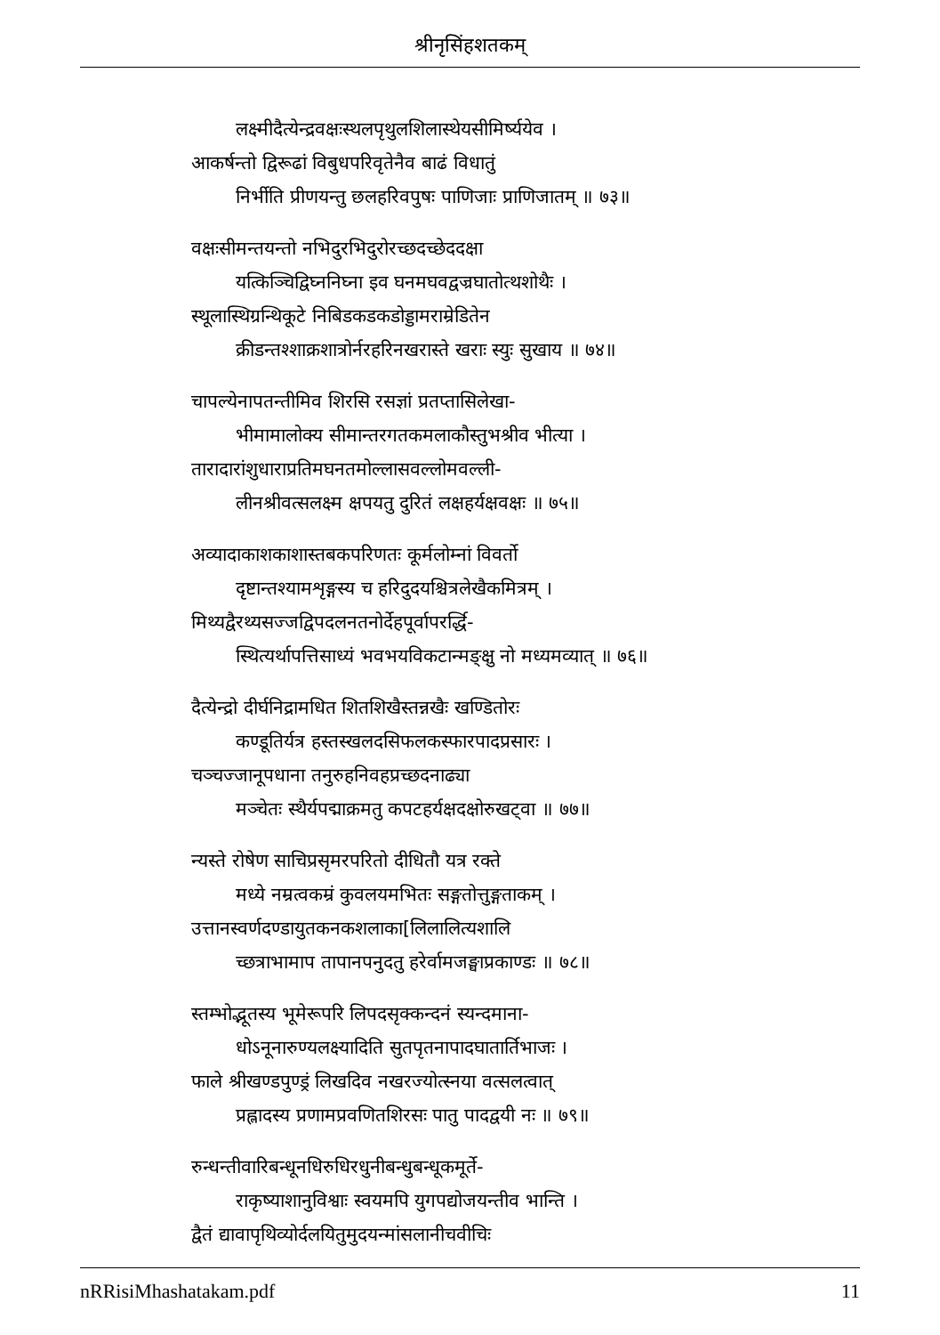श्रीनृसिंहशतकम्
लक्ष्मीदैत्येन्द्रवक्षःस्थलपृथुलशिलास्थेयसीमिर्ष्ययेव ।
आकर्षन्तो द्विरूढां विबुधपरिवृतेनैव बाढं विधातुं
निर्भीति प्रीणयन्तु छलहरिवपुषः पाणिजाः प्राणिजातम् ॥ ७३॥
वक्षःसीमन्तयन्तो नभिदुरभिदुरोरच्छदच्छेददक्षा
यत्किञ्चिद्विघ्ननिघ्ना इव घनमघवद्वज्रघातोत्थशोथैः ।
स्थूलास्थिग्रन्थिकूटे निबिडकडकडोड्डामराम्रेडितेन
क्रीडन्तश्शाक्रशात्रोर्नरहरिनखरास्ते खराः स्युः सुखाय ॥ ७४॥
चापल्येनापतन्तीमिव शिरसि रसज्ञां प्रतप्तासिलेखा-
भीमामालोक्य सीमान्तरगतकमलाकौस्तुभश्रीव भीत्या ।
तारादारांशुधाराप्रतिमघनतमोल्लासवल्लोमवल्ली-
लीनश्रीवत्सलक्ष्म क्षपयतु दुरितं लक्षहर्यक्षवक्षः ॥ ७५॥
अव्यादाकाशकाशास्तबकपरिणतः कूर्मलोम्नां विवर्तो
दृष्टान्तश्यामशृङ्गस्य च हरिदुदयश्चित्रलेखैकमित्रम् ।
मिथ्यद्वैरथ्यसज्जद्विपदलनतनोर्देहपूर्वापरर्द्धि-
स्थित्यर्थापत्तिसाध्यं भवभयविकटान्मङ्क्षु नो मध्यमव्यात् ॥ ७६॥
दैत्येन्द्रो दीर्घनिद्रामधित शितशिखैस्तन्नखैः खण्डितोरः
कण्डूतिर्यत्र हस्तस्खलदसिफलकस्फारपादप्रसारः ।
चञ्चज्जानूपधाना तनुरुहनिवहप्रच्छदनाढ्या
मञ्चेतः स्थैर्यपद्माक्रमतु कपटहर्यक्षदक्षोरुखट्वा ॥ ७७॥
न्यस्ते रोषेण साचिप्रसृमरपरितो दीधितौ यत्र रक्ते
मध्ये नम्रत्वकम्रं कुवलयमभितः सङ्गतोत्तुङ्गताकम् ।
उत्तानस्वर्णदण्डायुतकनकशलाका[लिलालित्यशालि
च्छत्राभामाप तापानपनुदतु हरेर्वामजङ्घाप्रकाण्डः ॥ ७८॥
स्तम्भोद्भूतस्य भूमेरूपरि लिपदसृक्कन्दनं स्यन्दमाना-
धोऽनूनारुण्यलक्ष्यादिति सुतपृतनापादघातार्तिभाजः ।
फाले श्रीखण्डपुण्ड्रं लिखदिव नखरज्योत्स्नया वत्सलत्वात्
प्रह्लादस्य प्रणामप्रवणितशिरसः पातु पादद्वयी नः ॥ ७९॥
रुन्धन्तीवारिबन्धूनधिरुधिरधुनीबन्धुबन्धूकमूर्ते-
राकृष्याशानुविश्वाः स्वयमपि युगपद्योजयन्तीव भान्ति ।
द्वैतं द्यावापृथिव्योर्दलयितुमुदयन्मांसलानीचवीचिः
nRRisiMhashatakam.pdf 11